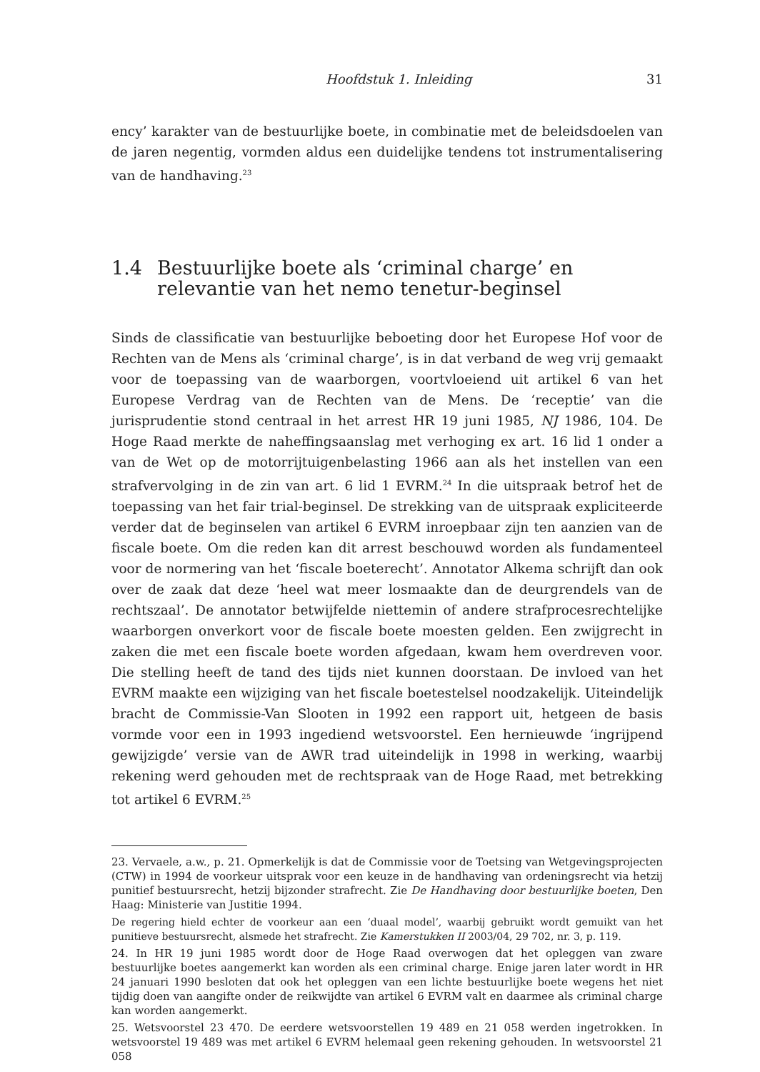Hoofdstuk 1. Inleiding 31
ency’ karakter van de bestuurlijke boete, in combinatie met de beleidsdoelen van de jaren negentig, vormden aldus een duidelijke tendens tot instrumentalisering van de handhaving.<sup>23</sup>
1.4 Bestuurlijke boete als ‘criminal charge’ en relevantie van het nemo tenetur-beginsel
Sinds de classificatie van bestuurlijke beboeting door het Europese Hof voor de Rechten van de Mens als ‘criminal charge’, is in dat verband de weg vrij gemaakt voor de toepassing van de waarborgen, voortvloeiend uit artikel 6 van het Europese Verdrag van de Rechten van de Mens. De ‘receptie’ van die jurisprudentie stond centraal in het arrest HR 19 juni 1985, NJ 1986, 104. De Hoge Raad merkte de naheffingsaanslag met verhoging ex art. 16 lid 1 onder a van de Wet op de motorrijtuigenbelasting 1966 aan als het instellen van een strafvervolging in de zin van art. 6 lid 1 EVRM.<sup>24</sup> In die uitspraak betrof het de toepassing van het fair trial-beginsel. De strekking van de uitspraak expliciteerde verder dat de beginselen van artikel 6 EVRM inroepbaar zijn ten aanzien van de fiscale boete. Om die reden kan dit arrest beschouwd worden als fundamenteel voor de normering van het ‘fiscale boeterecht’. Annotator Alkema schrijft dan ook over de zaak dat deze ‘heel wat meer losmaakte dan de deurgrendels van de rechtszaal’. De annotator betwijfelde niettemin of andere strafprocesrechtelijke waarborgen onverkort voor de fiscale boete moesten gelden. Een zwijgrecht in zaken die met een fiscale boete worden afgedaan, kwam hem overdreven voor. Die stelling heeft de tand des tijds niet kunnen doorstaan. De invloed van het EVRM maakte een wijziging van het fiscale boetestelsel noodzakelijk. Uiteindelijk bracht de Commissie-Van Slooten in 1992 een rapport uit, hetgeen de basis vormde voor een in 1993 ingediend wetsvoorstel. Een hernieuwde ‘ingrijpend gewijzigde’ versie van de AWR trad uiteindelijk in 1998 in werking, waarbij rekening werd gehouden met de rechtspraak van de Hoge Raad, met betrekking tot artikel 6 EVRM.<sup>25</sup>
23. Vervaele, a.w., p. 21. Opmerkelijk is dat de Commissie voor de Toetsing van Wetgevingsprojecten (CTW) in 1994 de voorkeur uitsprak voor een keuze in de handhaving van ordeningsrecht via hetzij punitief bestuursrecht, hetzij bijzonder strafrecht. Zie De Handhaving door bestuurlijke boeten, Den Haag: Ministerie van Justitie 1994.
De regering hield echter de voorkeur aan een ‘duaal model’, waarbij gebruikt wordt gemuikt van het punitieve bestuursrecht, alsmede het strafrecht. Zie Kamerstukken II 2003/04, 29 702, nr. 3, p. 119.
24. In HR 19 juni 1985 wordt door de Hoge Raad overwogen dat het opleggen van zware bestuurlijke boetes aangemerkt kan worden als een criminal charge. Enige jaren later wordt in HR 24 januari 1990 besloten dat ook het opleggen van een lichte bestuurlijke boete wegens het niet tijdig doen van aangifte onder de reikwijdte van artikel 6 EVRM valt en daarmee als criminal charge kan worden aangemerkt.
25. Wetsvoorstel 23 470. De eerdere wetsvoorstellen 19 489 en 21 058 werden ingetrokken. In wetsvoorstel 19 489 was met artikel 6 EVRM helemaal geen rekening gehouden. In wetsvoorstel 21 058